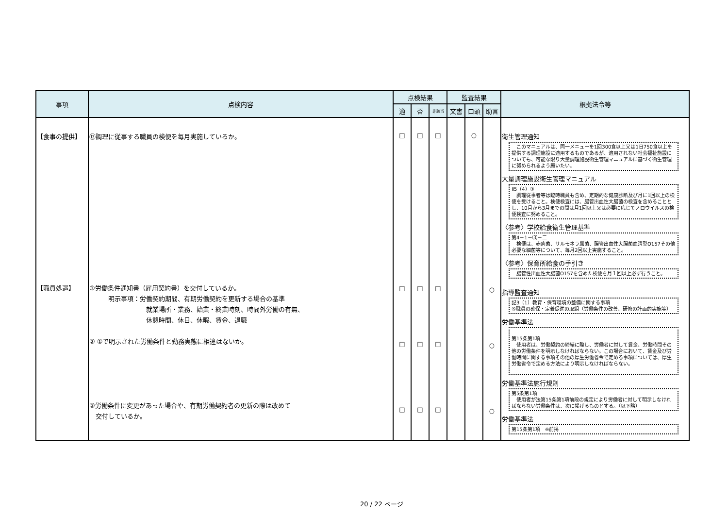| 事項 | 点検内容 | 点検結果 | | | 監査結果 | | | 根拠法令等 |
| --- | --- | --- | --- | --- | --- | --- | --- | --- |
| | | 適 | 否 | 非該当 | 文書 | 口頭 | 助言 | |
| 【食事の提供】 【職員処遇】 | ⑫調理に従事する職員の検便を毎月実施しているか。 ①労働条件通知書（雇用契約書）を交付しているか。 明示事項：労働契約期間、有期労働契約を更新する場合の基準 就業場所・業務、始業・終業時刻、時間外労働の有無、 休憩時間、休日、休暇、賃金、退職 ② ①で明示された労働条件と勤務実態に相違はないか。 ③労働条件に変更があった場合や、有期労働契約者の更新の際は改めて 交付しているか。 | □ □ □ □ | □ □ □ □ | □ □ □ □ | | ○ | ○ ○ ○ | 衛生管理通知 このマニュアルは、同一メニューを1回300食以上又は1日750食以上を提供する調理施設に適用するものであるが、適用されない社会福祉施設についても、可能な限り大量調理施設衛生管理マニュアルに基づく衛生管理に努められるよう願いたい。 大量調理施設衛生管理マニュアル Ⅱ5（4）③ 調理従事者等は臨時職員も含め、定期的な健康診断及び月に1回以上の検便を受けること。検便検査には、腸管出血性大腸菌の検査を含めることとし、10月から3月までの間は月1回以上又は必要に応じてノロウイルスの検便検査に努めること。 〈参考〉学校給食衛生管理基準 第4－1－⑶－二 検便は、赤痢菌、サルモネラ属菌、腸管出血性大腸菌血清型O157その他必要な細菌等について、毎月2回以上実施すること。 〈参考〉保育所給食の手引き 腸管性出血性大腸菌O157を含めた検便を月１回以上必ず行うこと。 指導監査通知 記3（1）教育・保育環境の整備に関する事項 ⑤職員の確保・定着促進の取組（労働条件の改善、研修の計画的実施等） 労働基準法 第15条第1項 使用者は、労働契約の締結に際し、労働者に対して賃金、労働時間その他の労働条件を明示しなければならない。この場合において、賃金及び労働時間に関する事項その他の厚生労働省令で定める事項については、厚生労働省令で定める方法により明示しなければならない。 労働基準法施行規則 第5条第1項 使用者が法第15条第1項前段の規定により労働者に対して明示しなければならない労働条件は、次に掲げるものとする。（以下略） 労働基準法 第15条第1項 ※前掲 |
20 / 22 ページ